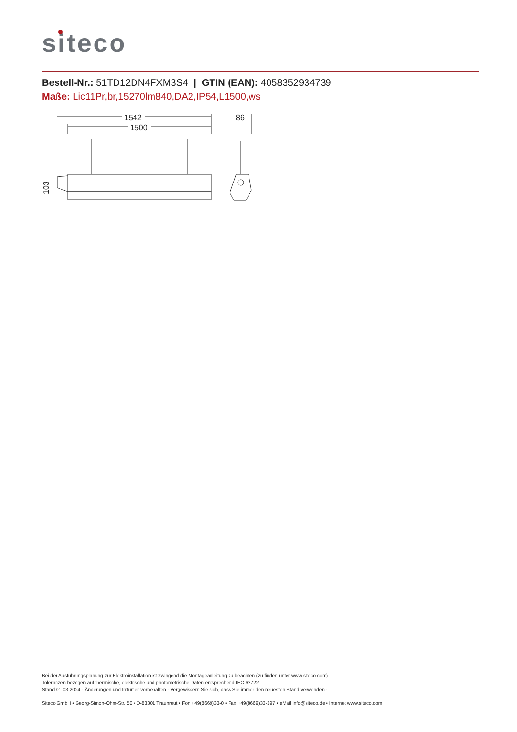siteco
Bestell-Nr.: 51TD12DN4FXM3S4 | GTIN (EAN): 4058352934739
Maße: Lic11Pr,br,15270lm840,DA2,IP54,L1500,ws
1542
1500
86
103
Bei der Ausführungsplanung zur Elektroinstallation ist zwingend die Montageanleitung zu beachten (zu finden unter www.siteco.com)
Toleranzen bezogen auf thermische, elektrische und photometrische Daten entsprechend IEC 62722
Stand 01.03.2024 - Änderungen und Irrtümer vorbehalten - Vergewissern Sie sich, dass Sie immer den neuesten Stand verwenden -
Siteco GmbH • Georg-Simon-Ohm-Str. 50 • D-83301 Traunreut • Fon +49(8669)33-0 • Fax +49(8669)33-397 • eMail info@siteco.de • Internet www.siteco.com